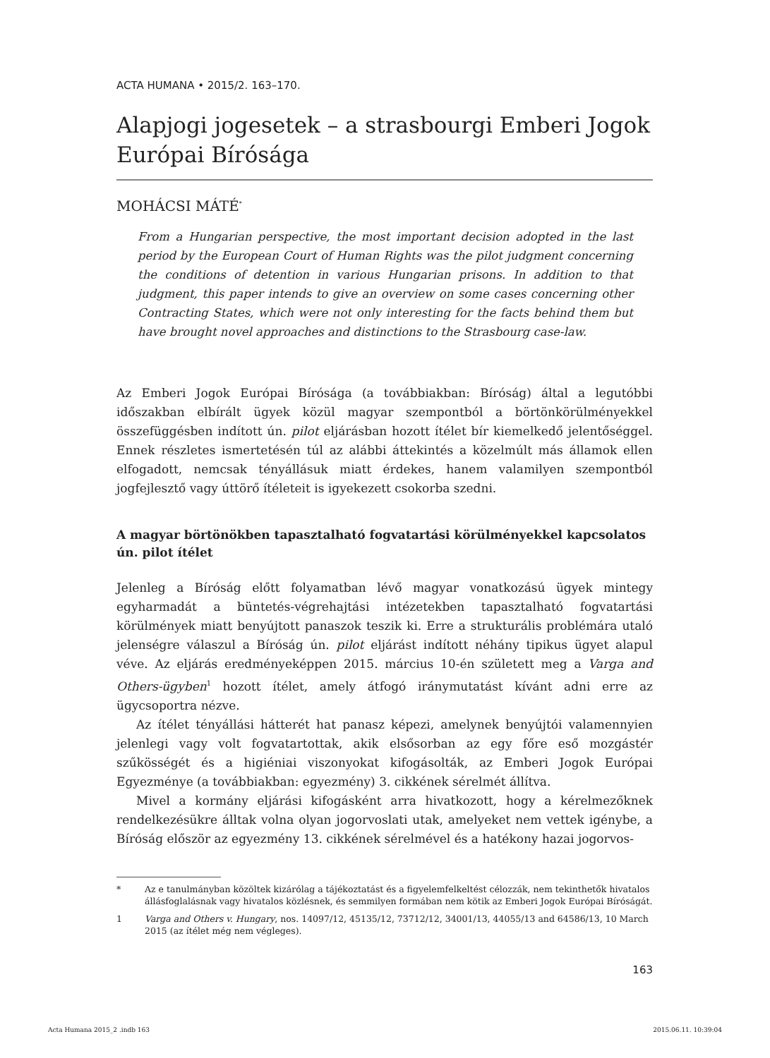ACTA HUMANA • 2015/2. 163–170.
Alapjogi jogesetek – a strasbourgi Emberi Jogok Európai Bírósága
MOHÁCSI MÁTÉ<sup>*</sup>
From a Hungarian perspective, the most important decision adopted in the last period by the European Court of Human Rights was the pilot judgment concerning the conditions of detention in various Hungarian prisons. In addition to that judgment, this paper intends to give an overview on some cases concerning other Contracting States, which were not only interesting for the facts behind them but have brought novel approaches and distinctions to the Strasbourg case-law.
Az Emberi Jogok Európai Bírósága (a továbbiakban: Bíróság) által a legutóbbi időszakban elbírált ügyek közül magyar szempontból a börtönkörülményekkel összefüggésben indított ún. pilot eljárásban hozott ítélet bír kiemelkedő jelentőséggel. Ennek részletes ismertetésén túl az alábbi áttekintés a közelmúlt más államok ellen elfogadott, nemcsak tényállásuk miatt érdekes, hanem valamilyen szempontból jogfejlesztő vagy úttörő ítéleteit is igyekezett csokorba szedni.
A magyar börtönökben tapasztalható fogvatartási körülményekkel kapcsolatos ún. pilot ítélet
Jelenleg a Bíróság előtt folyamatban lévő magyar vonatkozású ügyek mintegy egyharmadát a büntetés-végrehajtási intézetekben tapasztalható fogvatartási körülmények miatt benyújtott panaszok teszik ki. Erre a strukturális problémára utaló jelenségre válaszul a Bíróság ún. pilot eljárást indított néhány tipikus ügyet alapul véve. Az eljárás eredményeképpen 2015. március 10-én született meg a Varga and Others-ügyben<sup>1</sup> hozott ítélet, amely átfogó iránymutatást kívánt adni erre az ügycsoportra nézve.
Az ítélet tényállási hátterét hat panasz képezi, amelynek benyújtói valamennyien jelenlegi vagy volt fogvatartottak, akik elsősorban az egy főre eső mozgástér szűkösségét és a higiéniai viszonyokat kifogásolták, az Emberi Jogok Európai Egyezménye (a továbbiakban: egyezmény) 3. cikkének sérelmét állítva.
Mivel a kormány eljárási kifogásként arra hivatkozott, hogy a kérelmezőknek rendelkezésükre álltak volna olyan jogorvoslati utak, amelyeket nem vettek igénybe, a Bíróság először az egyezmény 13. cikkének sérelmével és a hatékony hazai jogorvos-
* Az e tanulmányban közöltek kizárólag a tájékoztatást és a figyelemfelkeltést célozzák, nem tekinthetők hivatalos állásfoglalásnak vagy hivatalos közlésnek, és semmilyen formában nem kötik az Emberi Jogok Európai Bíróságát.
1 Varga and Others v. Hungary, nos. 14097/12, 45135/12, 73712/12, 34001/13, 44055/13 and 64586/13, 10 March 2015 (az ítélet még nem végleges).
163
Acta Humana 2015_2 .indb 163 2015.06.11. 10:39:04